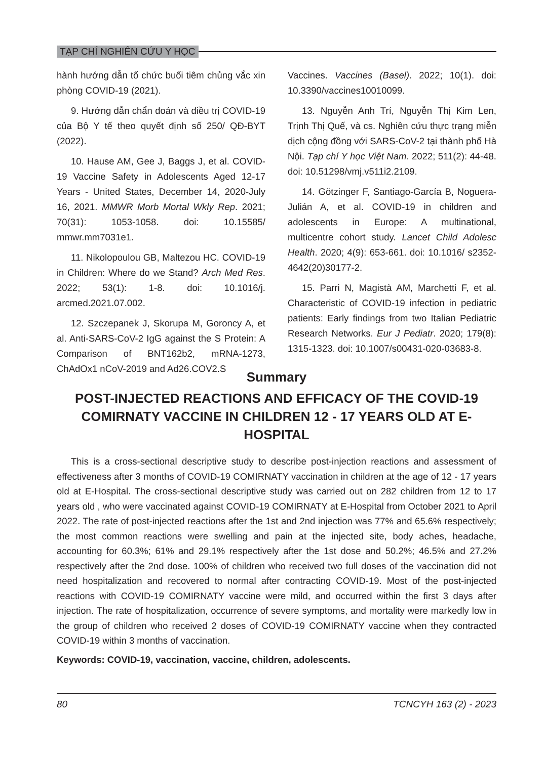TẠP CHÍ NGHIÊN CỨU Y HỌC
hành hướng dẫn tổ chức buổi tiêm chủng vắc xin phòng COVID-19 (2021).
9. Hướng dẫn chẩn đoán và điều trị COVID-19 của Bộ Y tế theo quyết định số 250/ QĐ-BYT (2022).
10. Hause AM, Gee J, Baggs J, et al. COVID-19 Vaccine Safety in Adolescents Aged 12-17 Years - United States, December 14, 2020-July 16, 2021. MMWR Morb Mortal Wkly Rep. 2021; 70(31): 1053-1058. doi: 10.15585/ mmwr.mm7031e1.
11. Nikolopoulou GB, Maltezou HC. COVID-19 in Children: Where do we Stand? Arch Med Res. 2022; 53(1): 1-8. doi: 10.1016/j. arcmed.2021.07.002.
12. Szczepanek J, Skorupa M, Goroncy A, et al. Anti-SARS-CoV-2 IgG against the S Protein: A Comparison of BNT162b2, mRNA-1273, ChAdOx1 nCoV-2019 and Ad26.COV2.S
Vaccines. Vaccines (Basel). 2022; 10(1). doi: 10.3390/vaccines10010099.
13. Nguyễn Anh Trí, Nguyễn Thị Kim Len, Trịnh Thị Quế, và cs. Nghiên cứu thực trạng miễn dịch cộng đồng với SARS-CoV-2 tại thành phố Hà Nội. Tạp chí Y học Việt Nam. 2022; 511(2): 44-48. doi: 10.51298/vmj.v511i2.2109.
14. Götzinger F, Santiago-García B, Noguera-Julián A, et al. COVID-19 in children and adolescents in Europe: A multinational, multicentre cohort study. Lancet Child Adolesc Health. 2020; 4(9): 653-661. doi: 10.1016/ s2352-4642(20)30177-2.
15. Parri N, Magistà AM, Marchetti F, et al. Characteristic of COVID-19 infection in pediatric patients: Early findings from two Italian Pediatric Research Networks. Eur J Pediatr. 2020; 179(8): 1315-1323. doi: 10.1007/s00431-020-03683-8.
Summary
POST-INJECTED REACTIONS AND EFFICACY OF THE COVID-19 COMIRNATY VACCINE IN CHILDREN 12 - 17 YEARS OLD AT E-HOSPITAL
This is a cross-sectional descriptive study to describe post-injection reactions and assessment of effectiveness after 3 months of COVID-19 COMIRNATY vaccination in children at the age of 12 - 17 years old at E-Hospital. The cross-sectional descriptive study was carried out on 282 children from 12 to 17 years old , who were vaccinated against COVID-19 COMIRNATY at E-Hospital from October 2021 to April 2022. The rate of post-injected reactions after the 1st and 2nd injection was 77% and 65.6% respectively; the most common reactions were swelling and pain at the injected site, body aches, headache, accounting for 60.3%; 61% and 29.1% respectively after the 1st dose and 50.2%; 46.5% and 27.2% respectively after the 2nd dose. 100% of children who received two full doses of the vaccination did not need hospitalization and recovered to normal after contracting COVID-19. Most of the post-injected reactions with COVID-19 COMIRNATY vaccine were mild, and occurred within the first 3 days after injection. The rate of hospitalization, occurrence of severe symptoms, and mortality were markedly low in the group of children who received 2 doses of COVID-19 COMIRNATY vaccine when they contracted COVID-19 within 3 months of vaccination.
Keywords: COVID-19, vaccination, vaccine, children, adolescents.
80 TCNCYH 163 (2) - 2023